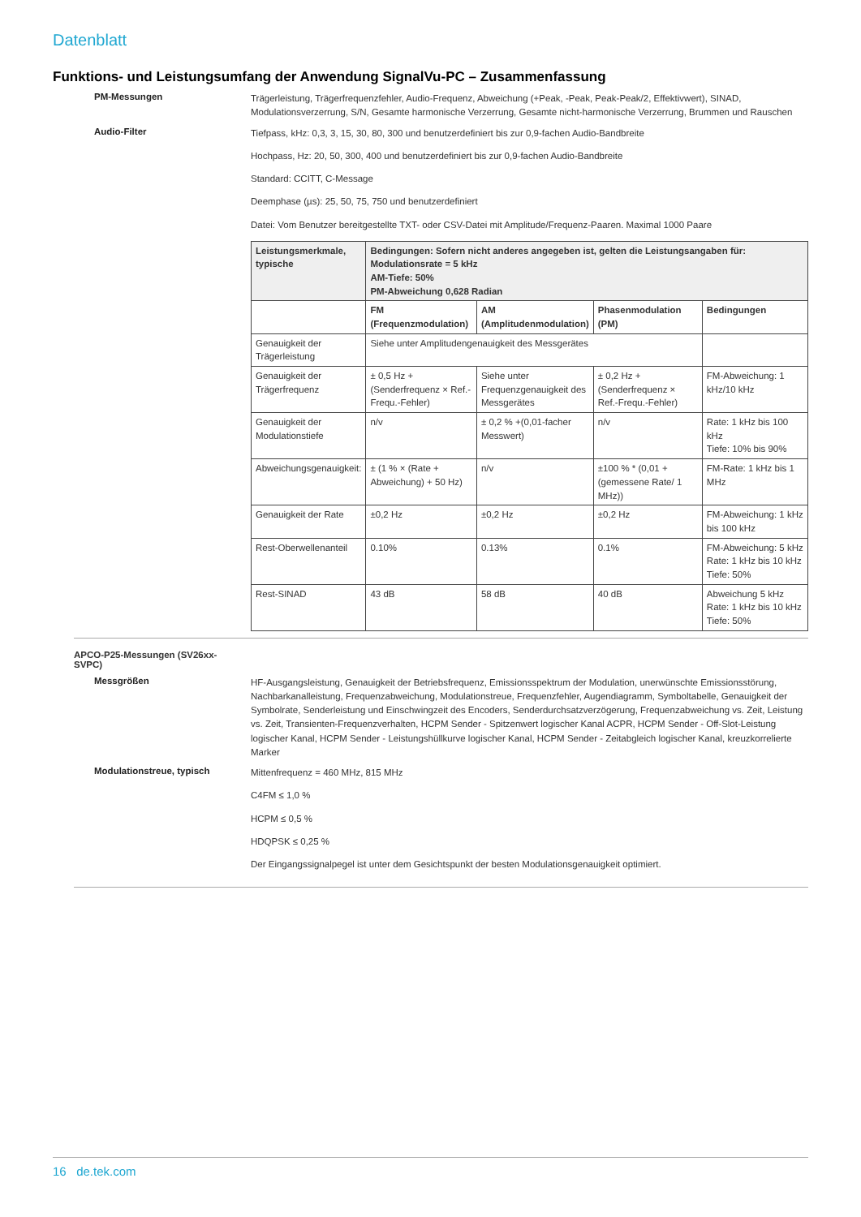Datenblatt
Funktions- und Leistungsumfang der Anwendung SignalVu-PC – Zusammenfassung
PM-Messungen
Trägerleistung, Trägerfrequenzfehler, Audio-Frequenz, Abweichung (+Peak, -Peak, Peak-Peak/2, Effektivwert), SINAD, Modulationsverzerrung, S/N, Gesamte harmonische Verzerrung, Gesamte nicht-harmonische Verzerrung, Brummen und Rauschen
Audio-Filter
Tiefpass, kHz: 0,3, 3, 15, 30, 80, 300 und benutzerdefiniert bis zur 0,9-fachen Audio-Bandbreite
Hochpass, Hz: 20, 50, 300, 400 und benutzerdefiniert bis zur 0,9-fachen Audio-Bandbreite
Standard: CCITT, C-Message
Deemphase (µs): 25, 50, 75, 750 und benutzerdefiniert
Datei: Vom Benutzer bereitgestellte TXT- oder CSV-Datei mit Amplitude/Frequenz-Paaren. Maximal 1000 Paare
| Leistungsmerkmale, typische | Bedingungen: Sofern nicht anderes angegeben ist, gelten die Leistungsangaben für: Modulationsrate = 5 kHz AM-Tiefe: 50% PM-Abweichung 0,628 Radian | | | |
| --- | --- | --- | --- | --- |
| | FM (Frequenzmodulation) | AM (Amplitudenmodulation) | Phasenmodulation (PM) | Bedingungen |
| Genauigkeit der Trägerleistung | Siehe unter Amplitudengenauigkeit des Messgerätes | | | |
| Genauigkeit der Trägerfrequenz | ± 0,5 Hz + (Senderfrequenz × Ref.-Frequ.-Fehler) | Siehe unter Frequenzgenauigkeit des Messgerätes | ± 0,2 Hz + (Senderfrequenz × Ref.-Frequ.-Fehler) | FM-Abweichung: 1 kHz/10 kHz |
| Genauigkeit der Modulationstiefe | n/v | ± 0,2 % +(0,01-facher Messwert) | n/v | Rate: 1 kHz bis 100 kHz Tiefe: 10% bis 90% |
| Abweichungsgenauigkeit: | ± (1 % × (Rate + Abweichung) + 50 Hz) | n/v | ±100 % * (0,01 + (gemessene Rate/ 1 MHz)) | FM-Rate: 1 kHz bis 1 MHz |
| Genauigkeit der Rate | ±0,2 Hz | ±0,2 Hz | ±0,2 Hz | FM-Abweichung: 1 kHz bis 100 kHz |
| Rest-Oberwellenanteil | 0.10% | 0.13% | 0.1% | FM-Abweichung: 5 kHz Rate: 1 kHz bis 10 kHz Tiefe: 50% |
| Rest-SINAD | 43 dB | 58 dB | 40 dB | Abweichung 5 kHz Rate: 1 kHz bis 10 kHz Tiefe: 50% |
APCO-P25-Messungen (SV26xx-SVPC)
Messgrößen
HF-Ausgangsleistung, Genauigkeit der Betriebsfrequenz, Emissionsspektrum der Modulation, unerwünschte Emissionsstörung, Nachbarkanalleistung, Frequenzabweichung, Modulationstreue, Frequenzfehler, Augendiagramm, Symboltabelle, Genauigkeit der Symbolrate, Senderleistung und Einschwingzeit des Encoders, Senderdurchsatzverzögerung, Frequenzabweichung vs. Zeit, Leistung vs. Zeit, Transienten-Frequenzverhalten, HCPM Sender - Spitzenwert logischer Kanal ACPR, HCPM Sender - Off-Slot-Leistung logischer Kanal, HCPM Sender - Leistungshüllkurve logischer Kanal, HCPM Sender - Zeitabgleich logischer Kanal, kreuzkorrelierte Marker
Modulationstreue, typisch
Mittenfrequenz = 460 MHz, 815 MHz
C4FM ≤ 1,0 %
HCPM ≤ 0,5 %
HDQPSK ≤ 0,25 %
Der Eingangssignalpegel ist unter dem Gesichtspunkt der besten Modulationsgenauigkeit optimiert.
16 de.tek.com